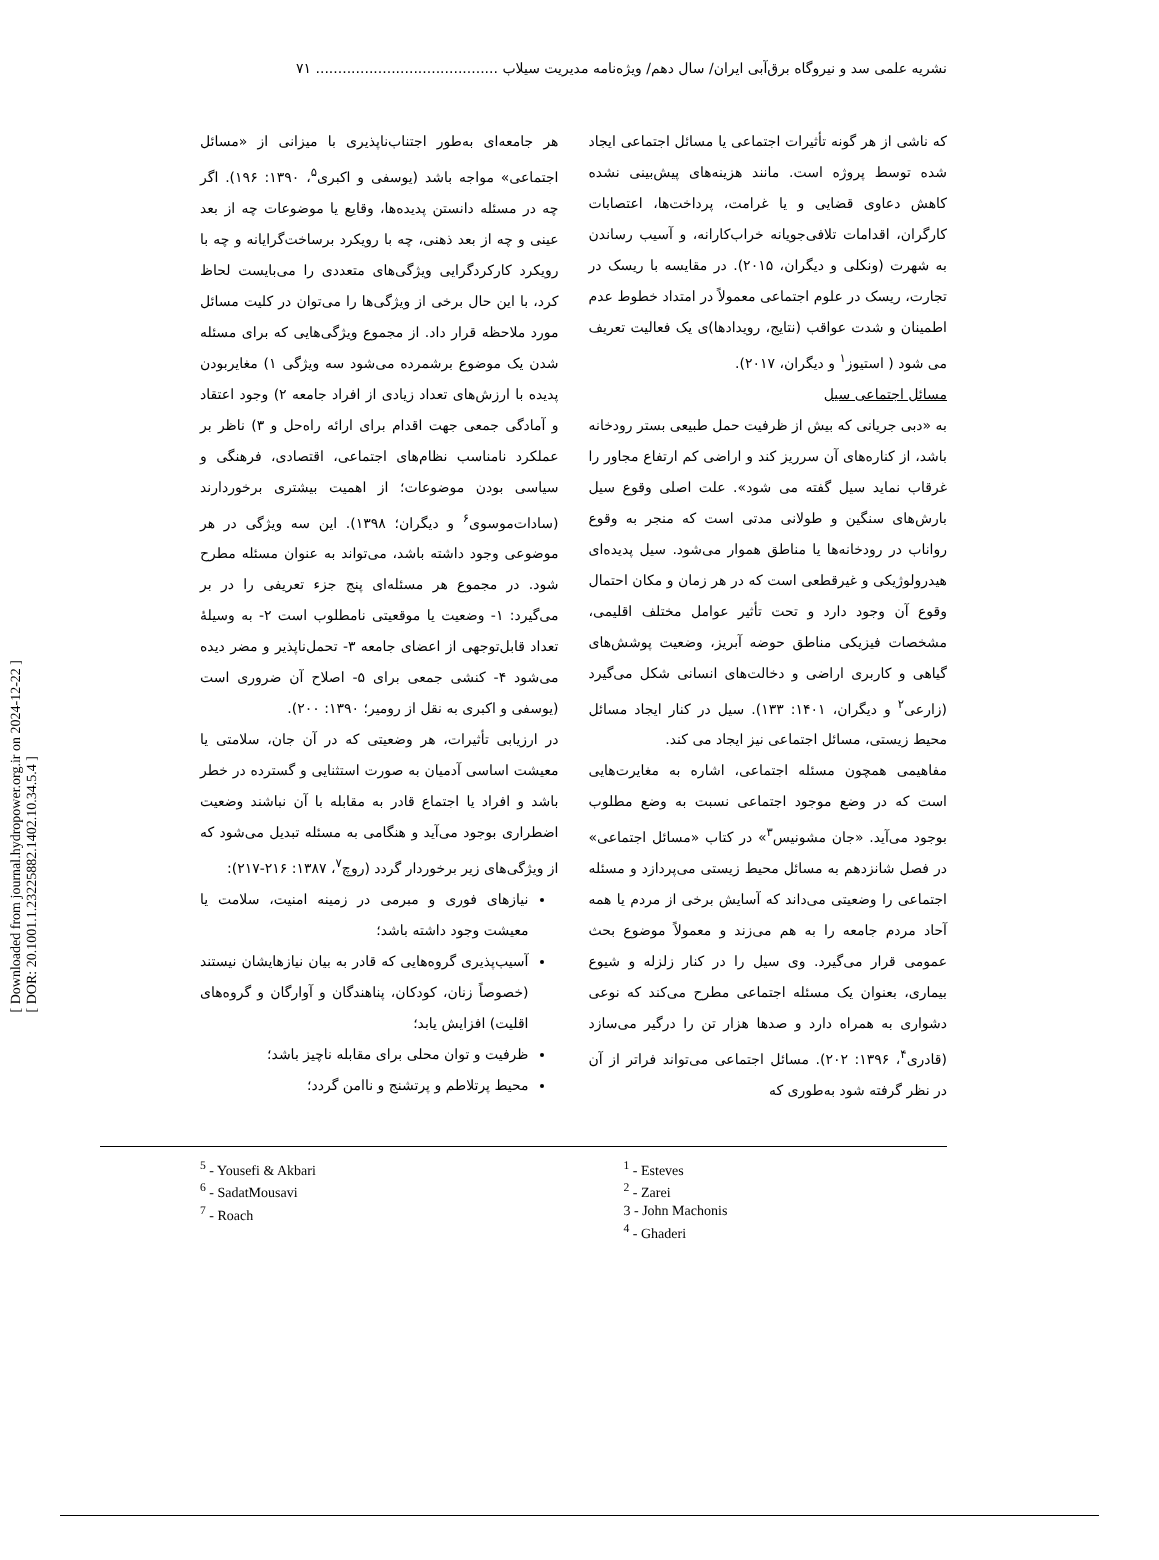نشریه علمی سد و نیروگاه برق‌آبی ایران/ سال دهم/ ویژه‌نامه مدیریت سیلاب ......................................... ۷۱
که ناشی از هر گونه تأثیرات اجتماعی یا مسائل اجتماعی ایجاد شده توسط پروژه است. مانند هزینه‌های پیش‌بینی نشده کاهش دعاوی قضایی و یا غرامت، پرداخت‌ها، اعتصابات کارگران، اقدامات تلافی‌جویانه خراب‌کارانه، و آسیب رساندن به شهرت (ونکلی و دیگران، ۲۰۱۵). در مقایسه با ریسک در تجارت، ریسک در علوم اجتماعی معمولاً در امتداد خطوط عدم اطمینان و شدت عواقب (نتایج، رویدادها)ی یک فعالیت تعریف می شود ( استیوز<sup>۱</sup> و دیگران، ۲۰۱۷).
مسائل اجتماعی سیل
به «دبی جریانی که بیش از ظرفیت حمل طبیعی بستر رودخانه باشد، از کناره‌های آن سرریز کند و اراضی کم ارتفاع مجاور را غرقاب نماید سیل گفته می شود». علت اصلی وقوع سیل بارش‌های سنگین و طولانی مدتی است که منجر به وقوع رواناب در رودخانه‌ها یا مناطق هموار می‌شود. سیل پدیده‌ای هیدرولوژیکی و غیرقطعی است که در هر زمان و مکان احتمال وقوع آن وجود دارد و تحت تأثیر عوامل مختلف اقلیمی، مشخصات فیزیکی مناطق حوضه آبریز، وضعیت پوشش‌های گیاهی و کاربری اراضی و دخالت‌های انسانی شکل می‌گیرد (زارعی<sup>۲</sup> و دیگران، ۱۴۰۱: ۱۳۳). سیل در کنار ایجاد مسائل محیط زیستی، مسائل اجتماعی نیز ایجاد می کند.
مفاهیمی همچون مسئله اجتماعی، اشاره به مغایرت‌هایی است که در وضع موجود اجتماعی نسبت به وضع مطلوب بوجود می‌آید. «جان مشونیس<sup>۳</sup>» در کتاب «مسائل اجتماعی» در فصل شانزدهم به مسائل محیط زیستی می‌پردازد و مسئله اجتماعی را وضعیتی می‌داند که آسایش برخی از مردم یا همه آحاد مردم جامعه را به هم می‌زند و معمولاً موضوع بحث عمومی قرار می‌گیرد. وی سیل را در کنار زلزله و شیوع بیماری، بعنوان یک مسئله اجتماعی مطرح می‌کند که نوعی دشواری به همراه دارد و صدها هزار تن را درگیر می‌سازد (قادری<sup>۴</sup>، ۱۳۹۶: ۲۰۲). مسائل اجتماعی می‌تواند فراتر از آن در نظر گرفته شود به‌طوری که
هر جامعه‌ای به‌طور اجتناب‌ناپذیری با میزانی از «مسائل اجتماعی» مواجه باشد (یوسفی و اکبری<sup>۵</sup>، ۱۳۹۰: ۱۹۶). اگر چه در مسئله دانستن پدیده‌ها، وقایع یا موضوعات چه از بعد عینی و چه از بعد ذهنی، چه با رویکرد برساخت‌گرایانه و چه با رویکرد کارکردگرایی ویژگی‌های متعددی را می‌بایست لحاظ کرد، با این حال برخی از ویژگی‌ها را می‌توان در کلیت مسائل مورد ملاحظه قرار داد. از مجموع ویژگی‌هایی که برای مسئله شدن یک موضوع برشمرده می‌شود سه ویژگی ۱) مغایربودن پدیده با ارزش‌های تعداد زیادی از افراد جامعه ۲) وجود اعتقاد و آمادگی جمعی جهت اقدام برای ارائه راه‌حل و ۳) ناظر بر عملکرد نامناسب نظام‌های اجتماعی، اقتصادی، فرهنگی و سیاسی بودن موضوعات؛ از اهمیت بیشتری برخوردارند (سادات‌موسوی<sup>۶</sup> و دیگران؛ ۱۳۹۸). این سه ویژگی در هر موضوعی وجود داشته باشد، می‌تواند به عنوان مسئله مطرح شود. در مجموع هر مسئله‌ای پنج جزء تعریفی را در بر می‌گیرد: ۱- وضعیت یا موقعیتی نامطلوب است ۲- به وسیلهٔ تعداد قابل‌توجهی از اعضای جامعه ۳- تحمل‌ناپذیر و مضر دیده می‌شود ۴- کنشی جمعی برای ۵- اصلاح آن ضروری است (یوسفی و اکبری به نقل از رومیر؛ ۱۳۹۰: ۲۰۰).
در ارزیابی تأثیرات، هر وضعیتی که در آن جان، سلامتی یا معیشت اساسی آدمیان به صورت استثنایی و گسترده در خطر باشد و افراد یا اجتماع قادر به مقابله با آن نباشند وضعیت اضطراری بوجود می‌آید و هنگامی به مسئله تبدیل می‌شود که از ویژگی‌های زیر برخوردار گردد (روچ<sup>۷</sup>، ۱۳۸۷: ۲۱۶-۲۱۷):
نیازهای فوری و مبرمی در زمینه امنیت، سلامت یا معیشت وجود داشته باشد؛
آسیب‌پذیری گروه‌هایی که قادر به بیان نیازهایشان نیستند (خصوصاً زنان، کودکان، پناهندگان و آوارگان و گروه‌های اقلیت) افزایش یابد؛
ظرفیت و توان محلی برای مقابله ناچیز باشد؛
محیط پرتلاطم و پرتشنج و ناامن گردد؛
<sup>5</sup> - Yousefi & Akbari
<sup>6</sup> - SadatMousavi
<sup>7</sup> - Roach
<sup>1</sup> - Esteves
<sup>2</sup> - Zarei
3 - John Machonis
<sup>4</sup> - Ghaderi
[ Downloaded from journal.hydropower.org.ir on 2024-12-22 ]
[ DOR: 20.1001.1.23225882.1402.10.34.5.4 ]